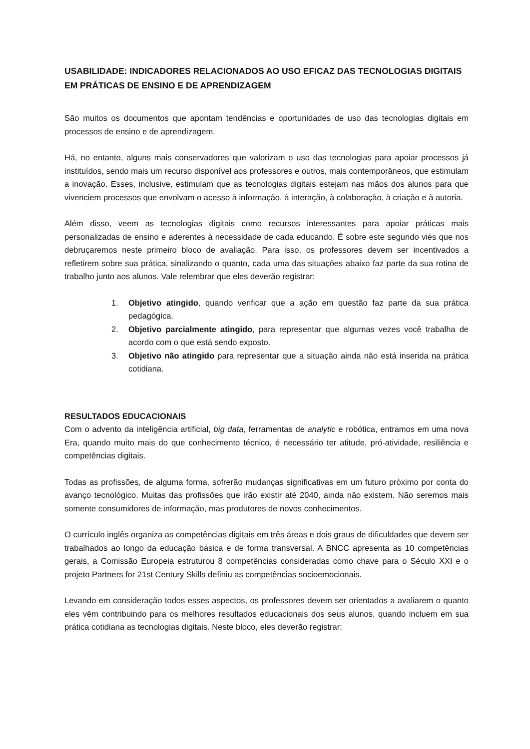USABILIDADE: INDICADORES RELACIONADOS AO USO EFICAZ DAS TECNOLOGIAS DIGITAIS EM PRÁTICAS DE ENSINO E DE APRENDIZAGEM
São muitos os documentos que apontam tendências e oportunidades de uso das tecnologias digitais em processos de ensino e de aprendizagem.
Há, no entanto, alguns mais conservadores que valorizam o uso das tecnologias para apoiar processos já instituídos, sendo mais um recurso disponível aos professores e outros, mais contemporâneos, que estimulam a inovação. Esses, inclusive, estimulam que as tecnologias digitais estejam nas mãos dos alunos para que vivenciem processos que envolvam o acesso à informação, à interação, à colaboração, à criação e à autoria.
Além disso, veem as tecnologias digitais como recursos interessantes para apoiar práticas mais personalizadas de ensino e aderentes à necessidade de cada educando. É sobre este segundo viés que nos debruçaremos neste primeiro bloco de avaliação. Para isso, os professores devem ser incentivados a refletirem sobre sua prática, sinalizando o quanto, cada uma das situações abaixo faz parte da sua rotina de trabalho junto aos alunos. Vale relembrar que eles deverão registrar:
1. Objetivo atingido, quando verificar que a ação em questão faz parte da sua prática pedagógica.
2. Objetivo parcialmente atingido, para representar que algumas vezes você trabalha de acordo com o que está sendo exposto.
3. Objetivo não atingido para representar que a situação ainda não está inserida na prática cotidiana.
RESULTADOS EDUCACIONAIS
Com o advento da inteligência artificial, big data, ferramentas de analytic e robótica, entramos em uma nova Era, quando muito mais do que conhecimento técnico, é necessário ter atitude, pró-atividade, resiliência e competências digitais.
Todas as profissões, de alguma forma, sofrerão mudanças significativas em um futuro próximo por conta do avanço tecnológico. Muitas das profissões que irão existir até 2040, ainda não existem. Não seremos mais somente consumidores de informação, mas produtores de novos conhecimentos.
O currículo inglês organiza as competências digitais em três áreas e dois graus de dificuldades que devem ser trabalhados ao longo da educação básica e de forma transversal. A BNCC apresenta as 10 competências gerais, a Comissão Europeia estruturou 8 competências consideradas como chave para o Século XXI e o projeto Partners for 21st Century Skills definiu as competências socioemocionais.
Levando em consideração todos esses aspectos, os professores devem ser orientados a avaliarem o quanto eles vêm contribuindo para os melhores resultados educacionais dos seus alunos, quando incluem em sua prática cotidiana as tecnologias digitais. Neste bloco, eles deverão registrar: